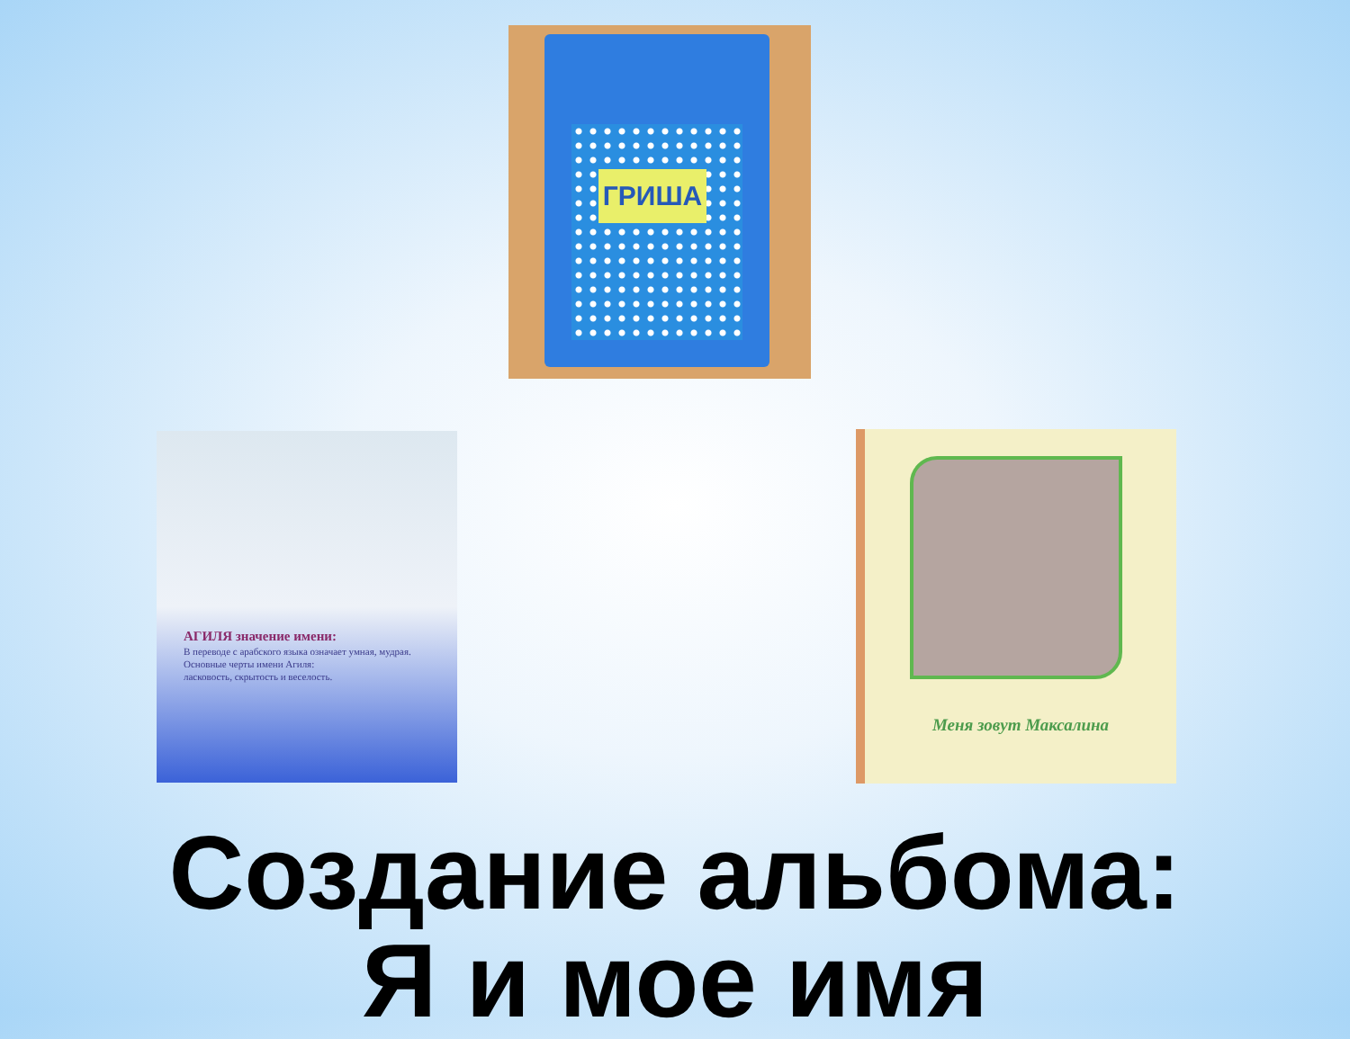ГРИША
АГИЛЯ значение имени:
В переводе с арабского языка означает умная, мудрая.
Основные черты имени Агиля:
ласковость, скрытость и веселость.
Меня зовут Максалина
Создание альбома:
Я и мое имя